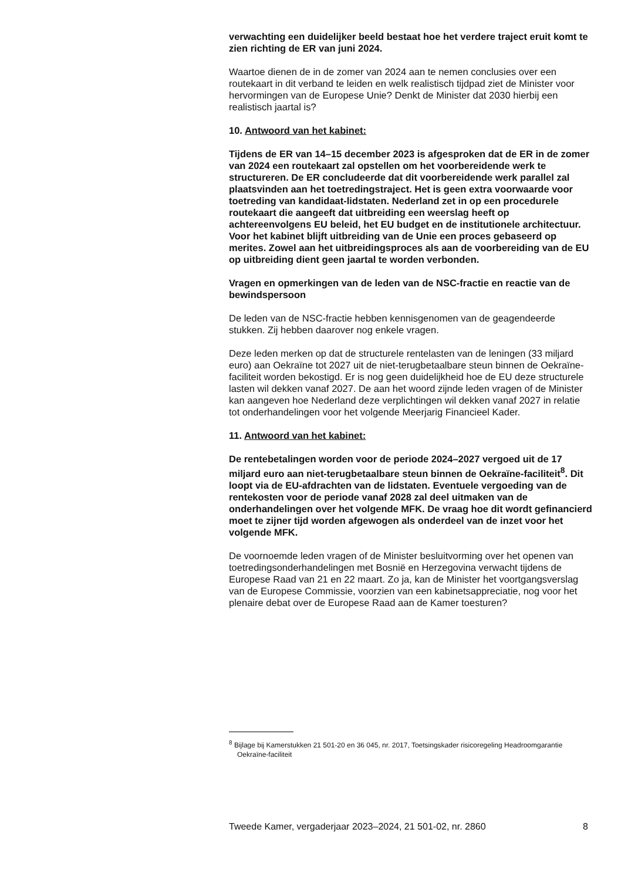verwachting een duidelijker beeld bestaat hoe het verdere traject eruit komt te zien richting de ER van juni 2024.
Waartoe dienen de in de zomer van 2024 aan te nemen conclusies over een routekaart in dit verband te leiden en welk realistisch tijdpad ziet de Minister voor hervormingen van de Europese Unie? Denkt de Minister dat 2030 hierbij een realistisch jaartal is?
10. Antwoord van het kabinet:
Tijdens de ER van 14–15 december 2023 is afgesproken dat de ER in de zomer van 2024 een routekaart zal opstellen om het voorbereidende werk te structureren. De ER concludeerde dat dit voorbereidende werk parallel zal plaatsvinden aan het toetredingstraject. Het is geen extra voorwaarde voor toetreding van kandidaat-lidstaten. Nederland zet in op een procedurele routekaart die aangeeft dat uitbreiding een weerslag heeft op achtereenvolgens EU beleid, het EU budget en de institutionele architectuur. Voor het kabinet blijft uitbreiding van de Unie een proces gebaseerd op merites. Zowel aan het uitbreidingsproces als aan de voorbereiding van de EU op uitbreiding dient geen jaartal te worden verbonden.
Vragen en opmerkingen van de leden van de NSC-fractie en reactie van de bewindspersoon
De leden van de NSC-fractie hebben kennisgenomen van de geagendeerde stukken. Zij hebben daarover nog enkele vragen.
Deze leden merken op dat de structurele rentelasten van de leningen (33 miljard euro) aan Oekraïne tot 2027 uit de niet-terugbetaalbare steun binnen de Oekraïne-faciliteit worden bekostigd. Er is nog geen duidelijkheid hoe de EU deze structurele lasten wil dekken vanaf 2027. De aan het woord zijnde leden vragen of de Minister kan aangeven hoe Nederland deze verplichtingen wil dekken vanaf 2027 in relatie tot onderhandelingen voor het volgende Meerjarig Financieel Kader.
11. Antwoord van het kabinet:
De rentebetalingen worden voor de periode 2024–2027 vergoed uit de 17 miljard euro aan niet-terugbetaalbare steun binnen de Oekraïne-faciliteit<sup>8</sup>. Dit loopt via de EU-afdrachten van de lidstaten. Eventuele vergoeding van de rentekosten voor de periode vanaf 2028 zal deel uitmaken van de onderhandelingen over het volgende MFK. De vraag hoe dit wordt gefinancierd moet te zijner tijd worden afgewogen als onderdeel van de inzet voor het volgende MFK.
De voornoemde leden vragen of de Minister besluitvorming over het openen van toetredingsonderhandelingen met Bosnië en Herzegovina verwacht tijdens de Europese Raad van 21 en 22 maart. Zo ja, kan de Minister het voortgangsverslag van de Europese Commissie, voorzien van een kabinetsappreciatie, nog voor het plenaire debat over de Europese Raad aan de Kamer toesturen?
<sup>8</sup> Bijlage bij Kamerstukken 21 501-20 en 36 045, nr. 2017, Toetsingskader risicoregeling Headroomgarantie Oekraïne-faciliteit
Tweede Kamer, vergaderjaar 2023–2024, 21 501-02, nr. 2860 8